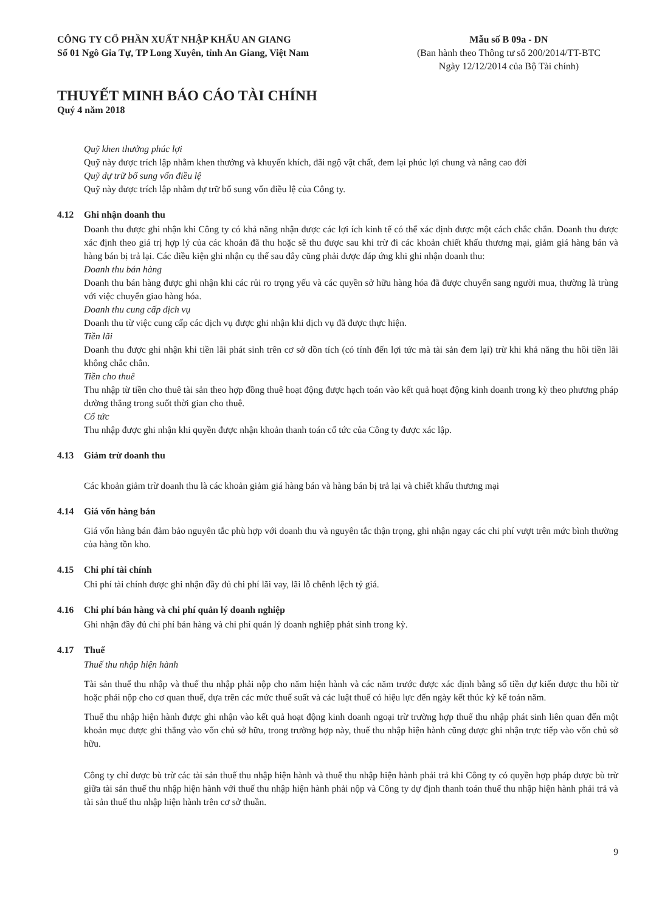CÔNG TY CỔ PHẦN XUẤT NHẬP KHẨU AN GIANG
Số 01 Ngô Gia Tự, TP Long Xuyên, tỉnh An Giang, Việt Nam
Mẫu số B 09a - DN
(Ban hành theo Thông tư số 200/2014/TT-BTC
Ngày 12/12/2014 của Bộ Tài chính)
THUYẾT MINH BÁO CÁO TÀI CHÍNH
Quý 4 năm 2018
Quỹ khen thưởng phúc lợi
Quỹ này được trích lập nhằm khen thưởng và khuyến khích, đãi ngộ vật chất, đem lại phúc lợi chung và nâng cao đời
Quỹ dự trữ bổ sung vốn điều lệ
Quỹ này được trích lập nhằm dự trữ bổ sung vốn điều lệ của Công ty.
4.12 Ghi nhận doanh thu
Doanh thu được ghi nhận khi Công ty có khả năng nhận được các lợi ích kinh tế có thể xác định được một cách chắc chắn. Doanh thu được xác định theo giá trị hợp lý của các khoản đã thu hoặc sẽ thu được sau khi trừ đi các khoản chiết khấu thương mại, giảm giá hàng bán và hàng bán bị trả lại. Các điều kiện ghi nhận cụ thể sau đây cũng phải được đáp ứng khi ghi nhận doanh thu:
Doanh thu bán hàng
Doanh thu bán hàng được ghi nhận khi các rủi ro trọng yếu và các quyền sở hữu hàng hóa đã được chuyển sang người mua, thường là trùng với việc chuyển giao hàng hóa.
Doanh thu cung cấp dịch vụ
Doanh thu từ việc cung cấp các dịch vụ được ghi nhận khi dịch vụ đã được thực hiện.
Tiền lãi
Doanh thu được ghi nhận khi tiền lãi phát sinh trên cơ sở dồn tích (có tính đến lợi tức mà tài sản đem lại) trừ khi khả năng thu hồi tiền lãi không chắc chắn.
Tiền cho thuê
Thu nhập từ tiền cho thuê tài sản theo hợp đồng thuê hoạt động được hạch toán vào kết quả hoạt động kinh doanh trong kỳ theo phương pháp đường thẳng trong suốt thời gian cho thuê.
Cổ tức
Thu nhập được ghi nhận khi quyền được nhận khoản thanh toán cổ tức của Công ty được xác lập.
4.13 Giảm trừ doanh thu
Các khoản giảm trừ doanh thu là các khoản giảm giá hàng bán và hàng bán bị trả lại và chiết khấu thương mại
4.14 Giá vốn hàng bán
Giá vốn hàng bán đảm bảo nguyên tắc phù hợp với doanh thu và nguyên tắc thận trọng, ghi nhận ngay các chi phí vượt trên mức bình thường của hàng tồn kho.
4.15 Chi phí tài chính
Chi phí tài chính được ghi nhận đầy đủ chi phí lãi vay, lãi lỗ chênh lệch tỷ giá.
4.16 Chi phí bán hàng và chi phí quản lý doanh nghiệp
Ghi nhận đầy đủ chi phí bán hàng và chi phí quản lý doanh nghiệp phát sinh trong kỳ.
4.17 Thuế
Thuế thu nhập hiện hành
Tài sản thuế thu nhập và thuế thu nhập phải nộp cho năm hiện hành và các năm trước được xác định bằng số tiền dự kiến được thu hồi từ hoặc phải nộp cho cơ quan thuế, dựa trên các mức thuế suất và các luật thuế có hiệu lực đến ngày kết thúc kỳ kế toán năm.
Thuế thu nhập hiện hành được ghi nhận vào kết quả hoạt động kinh doanh ngoại trừ trường hợp thuế thu nhập phát sinh liên quan đến một khoản mục được ghi thẳng vào vốn chủ sở hữu, trong trường hợp này, thuế thu nhập hiện hành cũng được ghi nhận trực tiếp vào vốn chủ sở hữu.
Công ty chỉ được bù trừ các tài sản thuế thu nhập hiện hành và thuế thu nhập hiện hành phải trả khi Công ty có quyền hợp pháp được bù trừ giữa tài sản thuế thu nhập hiện hành với thuế thu nhập hiện hành phải nộp và Công ty dự định thanh toán thuế thu nhập hiện hành phải trả và tài sản thuế thu nhập hiện hành trên cơ sở thuần.
9